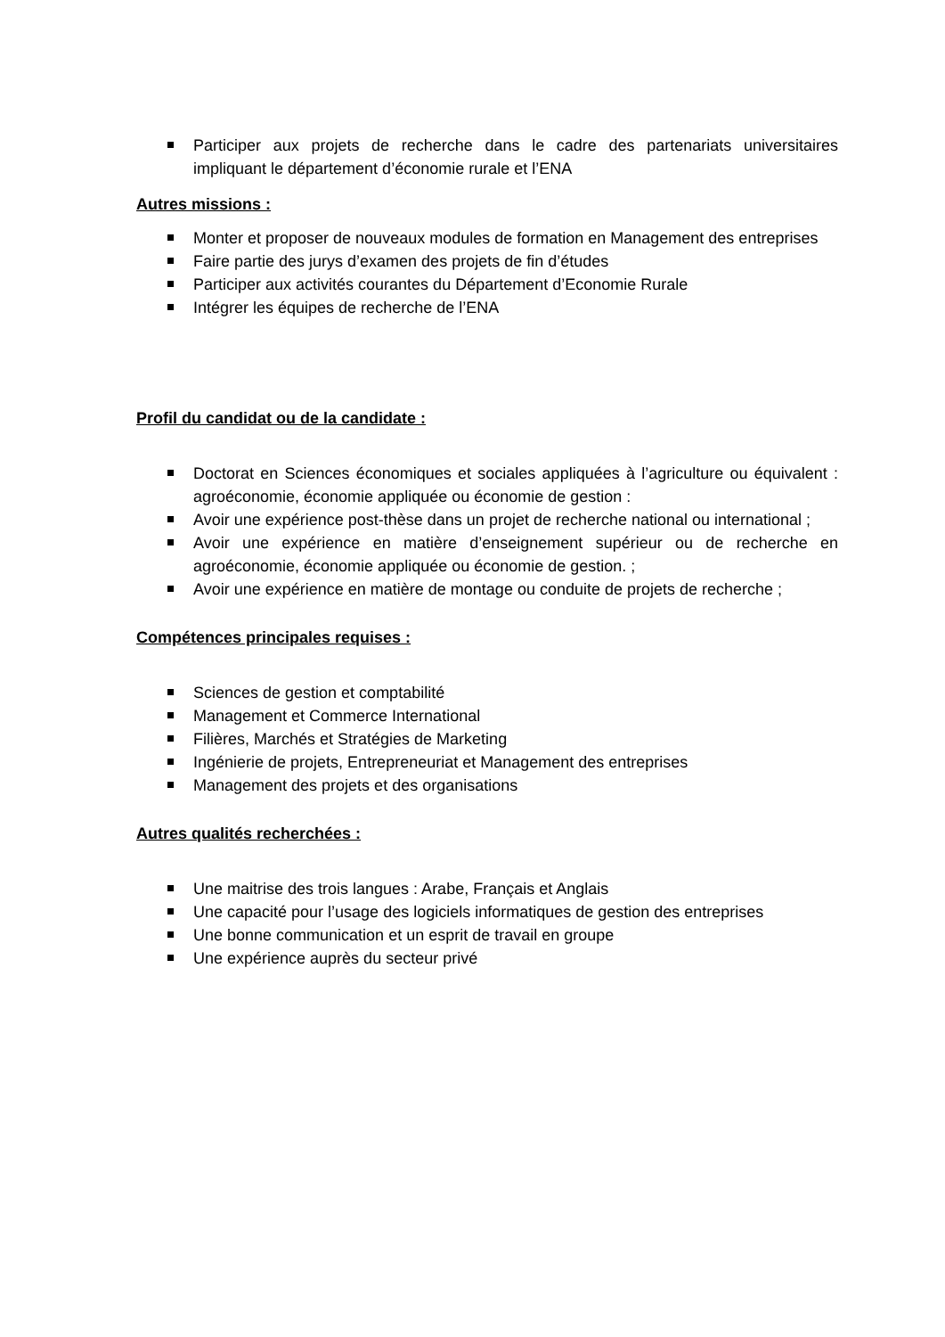Participer aux projets de recherche dans le cadre des partenariats universitaires impliquant le département d’économie rurale et l’ENA
Autres missions :
Monter et proposer de nouveaux modules de formation en Management des entreprises
Faire partie des jurys d’examen des projets de fin d’études
Participer aux activités courantes du Département d’Economie Rurale
Intégrer les équipes de recherche de l’ENA
Profil du candidat ou de la candidate :
Doctorat en Sciences économiques et sociales appliquées à l’agriculture ou équivalent : agroéconomie, économie appliquée ou économie de gestion :
Avoir une expérience post-thèse dans un projet de recherche national ou international ;
Avoir une expérience en matière d’enseignement supérieur ou de recherche en agroéconomie, économie appliquée ou économie de gestion. ;
Avoir une expérience en matière de montage ou conduite de projets de recherche ;
Compétences principales requises :
Sciences de gestion et comptabilité
Management et Commerce International
Filières, Marchés et Stratégies de Marketing
Ingénierie de projets, Entrepreneuriat et Management des entreprises
Management des projets et des organisations
Autres qualités recherchées :
Une maitrise des trois langues : Arabe, Français et Anglais
Une capacité pour l’usage des logiciels informatiques de gestion des entreprises
Une bonne communication et un esprit de travail en groupe
Une expérience auprès du secteur privé